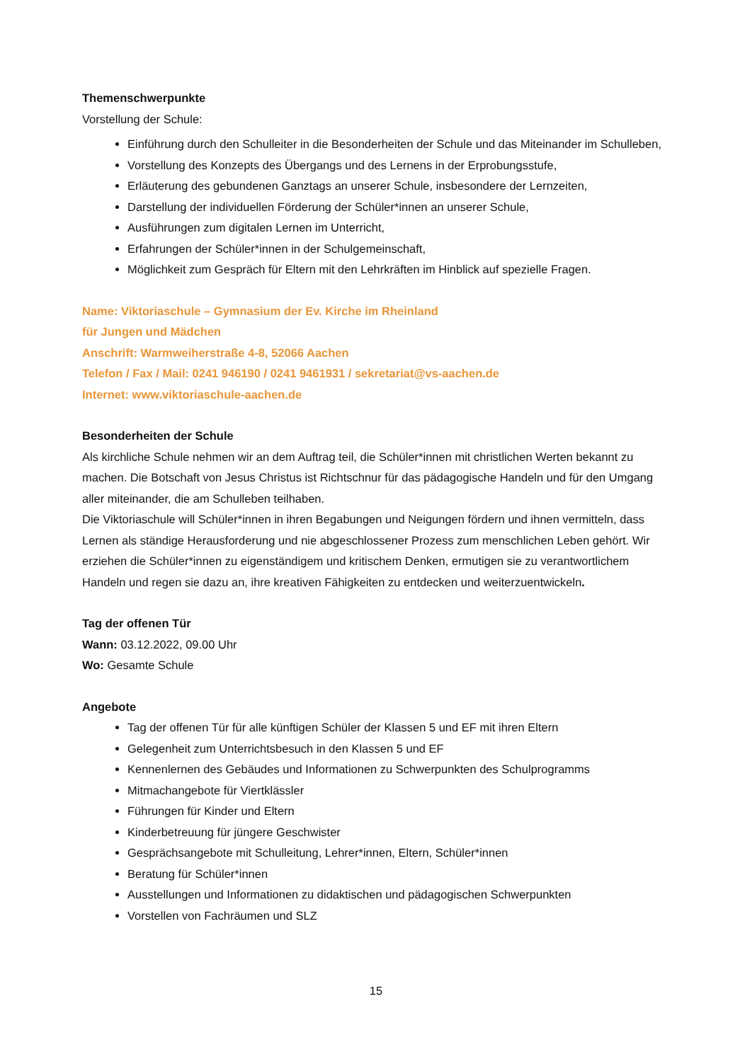Themenschwerpunkte
Vorstellung der Schule:
Einführung durch den Schulleiter in die Besonderheiten der Schule und das Miteinander im Schulleben,
Vorstellung des Konzepts des Übergangs und des Lernens in der Erprobungsstufe,
Erläuterung des gebundenen Ganztags an unserer Schule, insbesondere der Lernzeiten,
Darstellung der individuellen Förderung der Schüler*innen an unserer Schule,
Ausführungen zum digitalen Lernen im Unterricht,
Erfahrungen der Schüler*innen in der Schulgemeinschaft,
Möglichkeit zum Gespräch für Eltern mit den Lehrkräften im Hinblick auf spezielle Fragen.
Name: Viktoriaschule – Gymnasium der Ev. Kirche im Rheinland
für Jungen und Mädchen
Anschrift: Warmweiherstraße 4-8, 52066 Aachen
Telefon / Fax / Mail: 0241 946190 / 0241 9461931 / sekretariat@vs-aachen.de
Internet: www.viktoriaschule-aachen.de
Besonderheiten der Schule
Als kirchliche Schule nehmen wir an dem Auftrag teil, die Schüler*innen mit christlichen Werten bekannt zu machen. Die Botschaft von Jesus Christus ist Richtschnur für das pädagogische Handeln und für den Umgang aller miteinander, die am Schulleben teilhaben.
Die Viktoriaschule will Schüler*innen in ihren Begabungen und Neigungen fördern und ihnen vermitteln, dass Lernen als ständige Herausforderung und nie abgeschlossener Prozess zum menschlichen Leben gehört. Wir erziehen die Schüler*innen zu eigenständigem und kritischem Denken, ermutigen sie zu verantwortlichem Handeln und regen sie dazu an, ihre kreativen Fähigkeiten zu entdecken und weiterzuentwickeln.
Tag der offenen Tür
Wann: 03.12.2022, 09.00 Uhr
Wo: Gesamte Schule
Angebote
Tag der offenen Tür für alle künftigen Schüler der Klassen 5 und EF mit ihren Eltern
Gelegenheit zum Unterrichtsbesuch in den Klassen 5 und EF
Kennenlernen des Gebäudes und Informationen zu Schwerpunkten des Schulprogramms
Mitmachangebote für Viertklässler
Führungen für Kinder und Eltern
Kinderbetreuung für jüngere Geschwister
Gesprächsangebote mit Schulleitung, Lehrer*innen, Eltern, Schüler*innen
Beratung für Schüler*innen
Ausstellungen und Informationen zu didaktischen und pädagogischen Schwerpunkten
Vorstellen von Fachräumen und SLZ
15